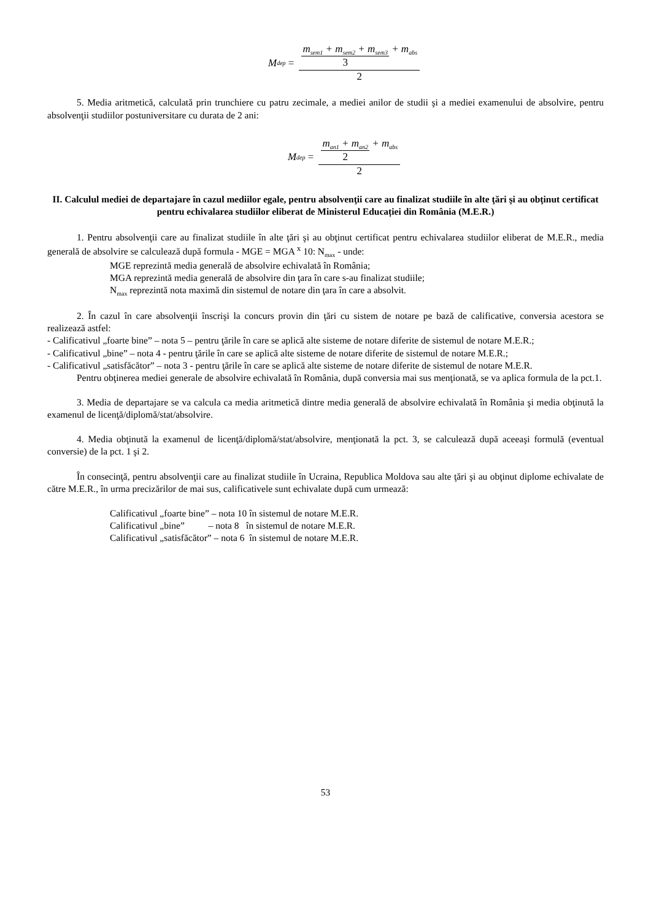M<sub>dep</sub> = m<sub>sem1</sub> + m<sub>sem2</sub> + m<sub>sem3</sub> 3 + m<sub>abs</sub> 2
5. Media aritmetică, calculată prin trunchiere cu patru zecimale, a mediei anilor de studii şi a mediei examenului de absolvire, pentru absolvenţii studiilor postuniversitare cu durata de 2 ani:
M<sub>dep</sub> = m<sub>an1</sub> + m<sub>an2</sub> 2 + m<sub>abs</sub> 2
II. Calculul mediei de departajare în cazul mediilor egale, pentru absolvenţii care au finalizat studiile în alte ţări şi au obţinut certificat pentru echivalarea studiilor eliberat de Ministerul Educației din România (M.E.R.)
1. Pentru absolvenţii care au finalizat studiile în alte ţări şi au obţinut certificat pentru echivalarea studiilor eliberat de M.E.R., media generală de absolvire se calculează după formula - MGE = MGA <sup>x</sup> 10: N<sub>max</sub> - unde:
MGE reprezintă media generală de absolvire echivalată în România;
MGA reprezintă media generală de absolvire din ţara în care s-au finalizat studiile;
N<sub>max</sub> reprezintă nota maximă din sistemul de notare din ţara în care a absolvit.
2. În cazul în care absolvenţii înscrişi la concurs provin din ţări cu sistem de notare pe bază de calificative, conversia acestora se realizează astfel:
- Calificativul „foarte bine” – nota 5 – pentru ţările în care se aplică alte sisteme de notare diferite de sistemul de notare M.E.R.;
- Calificativul „bine” – nota 4 - pentru ţările în care se aplică alte sisteme de notare diferite de sistemul de notare M.E.R.;
- Calificativul „satisfăcător” – nota 3 - pentru ţările în care se aplică alte sisteme de notare diferite de sistemul de notare M.E.R.
Pentru obţinerea mediei generale de absolvire echivalată în România, după conversia mai sus menţionată, se va aplica formula de la pct.1.
3. Media de departajare se va calcula ca media aritmetică dintre media generală de absolvire echivalată în România şi media obţinută la examenul de licenţă/diplomă/stat/absolvire.
4. Media obţinută la examenul de licenţă/diplomă/stat/absolvire, menţionată la pct. 3, se calculează după aceeaşi formulă (eventual conversie) de la pct. 1 şi 2.
În consecinţă, pentru absolvenţii care au finalizat studiile în Ucraina, Republica Moldova sau alte ţări şi au obţinut diplome echivalate de către M.E.R., în urma precizărilor de mai sus, calificativele sunt echivalate după cum urmează:
Calificativul „foarte bine” – nota 10 în sistemul de notare M.E.R.
Calificativul „bine” – nota 8 în sistemul de notare M.E.R.
Calificativul „satisfăcător” – nota 6 în sistemul de notare M.E.R.
53